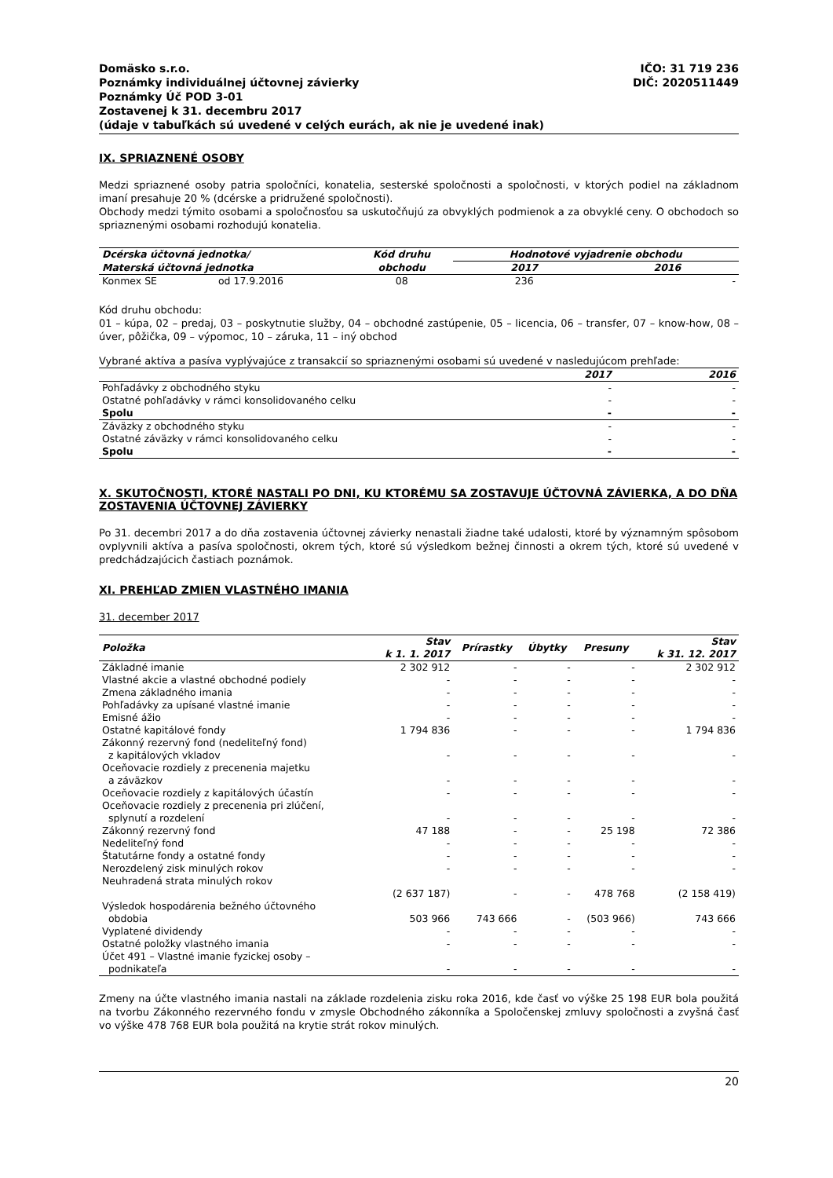IČO: 31 719 236
DIČ: 2020511449
Domäsko s.r.o.
Poznámky individuálnej účtovnej závierky
Poznámky Úč POD 3-01
Zostavenej k 31. decembru 2017
(údaje v tabuľkách sú uvedené v celých eurách, ak nie je uvedené inak)
IX. SPRIAZNENÉ OSOBY
Medzi spriaznené osoby patria spoločníci, konatelia, sesterské spoločnosti a spoločnosti, v ktorých podiel na základnom imaní presahuje 20 % (dcérske a pridružené spoločnosti).
Obchody medzi týmito osobami a spoločnosťou sa uskutočňujú za obvyklých podmienok a za obvyklé ceny. O obchodoch so spriaznenými osobami rozhodujú konatelia.
| Dcérska účtovná jednotka/ | | Kód druhu | Hodnotové vyjadrenie obchodu | |
| --- | --- | --- | --- | --- |
| Materská účtovná jednotka | | obchodu | 2017 | 2016 |
| Konmex SE | od 17.9.2016 | 08 | 236 | - |
Kód druhu obchodu:
01 – kúpa, 02 – predaj, 03 – poskytnutie služby, 04 – obchodné zastúpenie, 05 – licencia, 06 – transfer, 07 – know-how, 08 – úver, pôžička, 09 – výpomoc, 10 – záruka, 11 – iný obchod
Vybrané aktíva a pasíva vyplývajúce z transakcií so spriaznenými osobami sú uvedené v nasledujúcom prehľade:
| | 2017 | 2016 |
| --- | --- | --- |
| Pohľadávky z obchodného styku | - | - |
| Ostatné pohľadávky v rámci konsolidovaného celku | - | - |
| Spolu | - | - |
| Záväzky z obchodného styku | - | - |
| Ostatné záväzky v rámci konsolidovaného celku | - | - |
| Spolu | - | - |
X. SKUTOČNOSTI, KTORÉ NASTALI PO DNI, KU KTORÉMU SA ZOSTAVUJE ÚČTOVNÁ ZÁVIERKA, A DO DŇA ZOSTAVENIA ÚČTOVNEJ ZÁVIERKY
Po 31. decembri 2017 a do dňa zostavenia účtovnej závierky nenastali žiadne také udalosti, ktoré by významným spôsobom ovplyvnili aktíva a pasíva spoločnosti, okrem tých, ktoré sú výsledkom bežnej činnosti a okrem tých, ktoré sú uvedené v predchádzajúcich častiach poznámok.
XI. PREHĽAD ZMIEN VLASTNÉHO IMANIA
31. december 2017
| Položka | Stav k 1. 1. 2017 | Prírastky | Úbytky | Presuny | Stav k 31. 12. 2017 |
| --- | --- | --- | --- | --- | --- |
| Základné imanie | 2 302 912 | - | - | - | 2 302 912 |
| Vlastné akcie a vlastné obchodné podiely | - | - | - | - | - |
| Zmena základného imania | - | - | - | - | - |
| Pohľadávky za upísané vlastné imanie | - | - | - | - | - |
| Emisné ážio | - | - | - | - | - |
| Ostatné kapitálové fondy | 1 794 836 | - | - | - | 1 794 836 |
| Zákonný rezervný fond (nedeliteľný fond) z kapitálových vkladov | - | - | - | - | - |
| Oceňovacie rozdiely z precenenia majetku a záväzkov | - | - | - | - | - |
| Oceňovacie rozdiely z kapitálových účastín | - | - | - | - | - |
| Oceňovacie rozdiely z precenenia pri zlúčení, splynutí a rozdelení | - | - | - | - | - |
| Zákonný rezervný fond | 47 188 | - | - | 25 198 | 72 386 |
| Nedeliteľný fond | - | - | - | - | - |
| Štatutárne fondy a ostatné fondy | - | - | - | - | - |
| Nerozdelený zisk minulých rokov | - | - | - | - | - |
| Neuhradená strata minulých rokov | (2 637 187) | - | - | 478 768 | (2 158 419) |
| Výsledok hospodárenia bežného účtovného obdobia | 503 966 | 743 666 | - | (503 966) | 743 666 |
| Vyplatené dividendy | - | - | - | - | - |
| Ostatné položky vlastného imania | - | - | - | - | - |
| Účet 491 – Vlastné imanie fyzickej osoby – podnikateľa | - | - | - | - | - |
Zmeny na účte vlastného imania nastali na základe rozdelenia zisku roka 2016, kde časť vo výške 25 198 EUR bola použitá na tvorbu Zákonného rezervného fondu v zmysle Obchodného zákonníka a Spoločenskej zmluvy spoločnosti a zvyšná časť vo výške 478 768 EUR bola použitá na krytie strát rokov minulých.
20